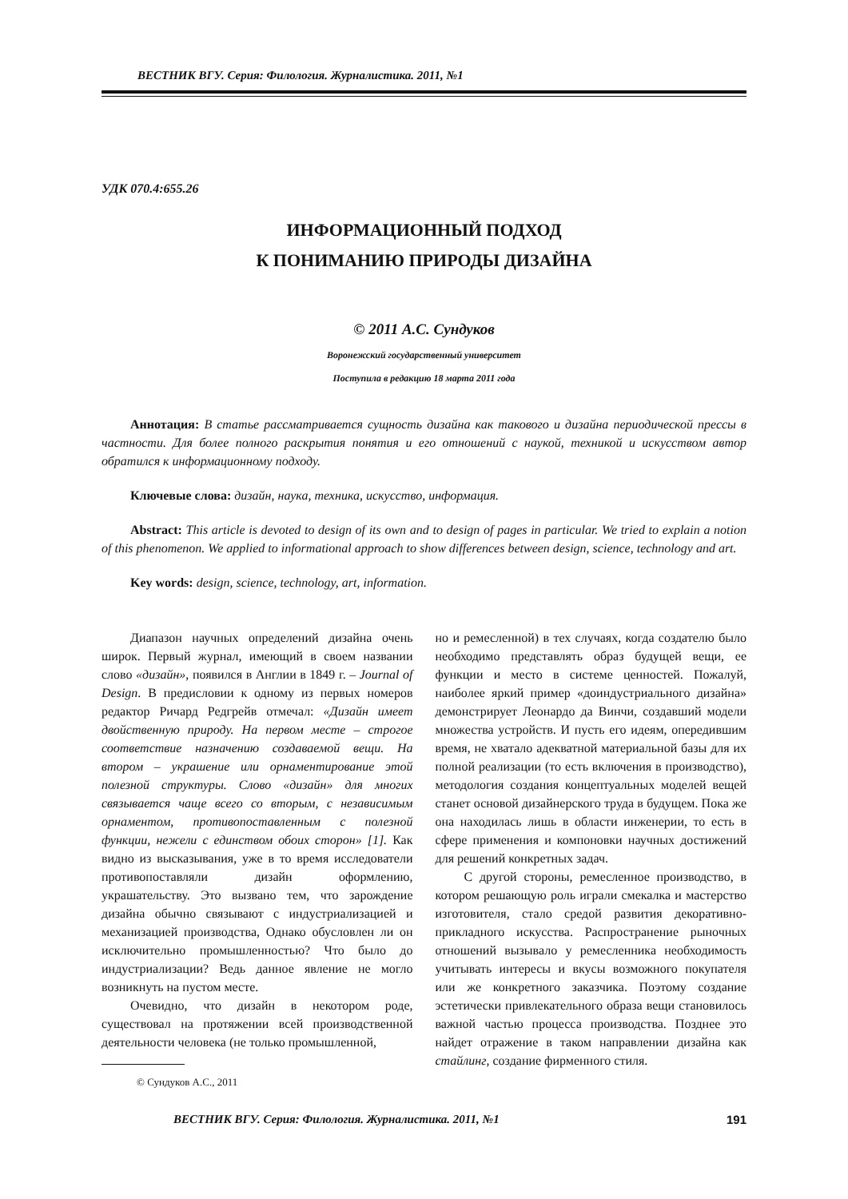ВЕСТНИК ВГУ. Серия: Филология. Журналистика. 2011, №1
УДК 070.4:655.26
ИНФОРМАЦИОННЫЙ ПОДХОД
К ПОНИМАНИЮ ПРИРОДЫ ДИЗАЙНА
© 2011 А.С. Сундуков
Воронежский государственный университет
Поступила в редакцию 18 марта 2011 года
Аннотация: В статье рассматривается сущность дизайна как такового и дизайна периодической прессы в частности. Для более полного раскрытия понятия и его отношений с наукой, техникой и искусством автор обратился к информационному подходу.
Ключевые слова: дизайн, наука, техника, искусство, информация.
Abstract: This article is devoted to design of its own and to design of pages in particular. We tried to explain a notion of this phenomenon. We applied to informational approach to show differences between design, science, technology and art.
Key words: design, science, technology, art, information.
Диапазон научных определений дизайна очень широк. Первый журнал, имеющий в своем названии слово «дизайн», появился в Англии в 1849 г. – Journal of Design. В предисловии к одному из первых номеров редактор Ричард Редгрейв отмечал: «Дизайн имеет двойственную природу. На первом месте – строгое соответствие назначению создаваемой вещи. На втором – украшение или орнаментирование этой полезной структуры. Слово «дизайн» для многих связывается чаще всего со вторым, с независимым орнаментом, противопоставленным с полезной функции, нежели с единством обоих сторон» [1]. Как видно из высказывания, уже в то время исследователи противопоставляли дизайн оформлению, украшательству. Это вызвано тем, что зарождение дизайна обычно связывают с индустриализацией и механизацией производства, Однако обусловлен ли он исключительно промышленностью? Что было до индустриализации? Ведь данное явление не могло возникнуть на пустом месте.
Очевидно, что дизайн в некотором роде, существовал на протяжении всей производственной деятельности человека (не только промышленной,
© Сундуков А.С., 2011
но и ремесленной) в тех случаях, когда создателю было необходимо представлять образ будущей вещи, ее функции и место в системе ценностей. Пожалуй, наиболее яркий пример «доиндустриального дизайна» демонстрирует Леонардо да Винчи, создавший модели множества устройств. И пусть его идеям, опередившим время, не хватало адекватной материальной базы для их полной реализации (то есть включения в производство), методология создания концептуальных моделей вещей станет основой дизайнерского труда в будущем. Пока же она находилась лишь в области инженерии, то есть в сфере применения и компоновки научных достижений для решений конкретных задач.
С другой стороны, ремесленное производство, в котором решающую роль играли смекалка и мастерство изготовителя, стало средой развития декоративно-прикладного искусства. Распространение рыночных отношений вызывало у ремесленника необходимость учитывать интересы и вкусы возможного покупателя или же конкретного заказчика. Поэтому создание эстетически привлекательного образа вещи становилось важной частью процесса производства. Позднее это найдет отражение в таком направлении дизайна как стайлинг, создание фирменного стиля.
ВЕСТНИК ВГУ. Серия: Филология. Журналистика. 2011, №1 191